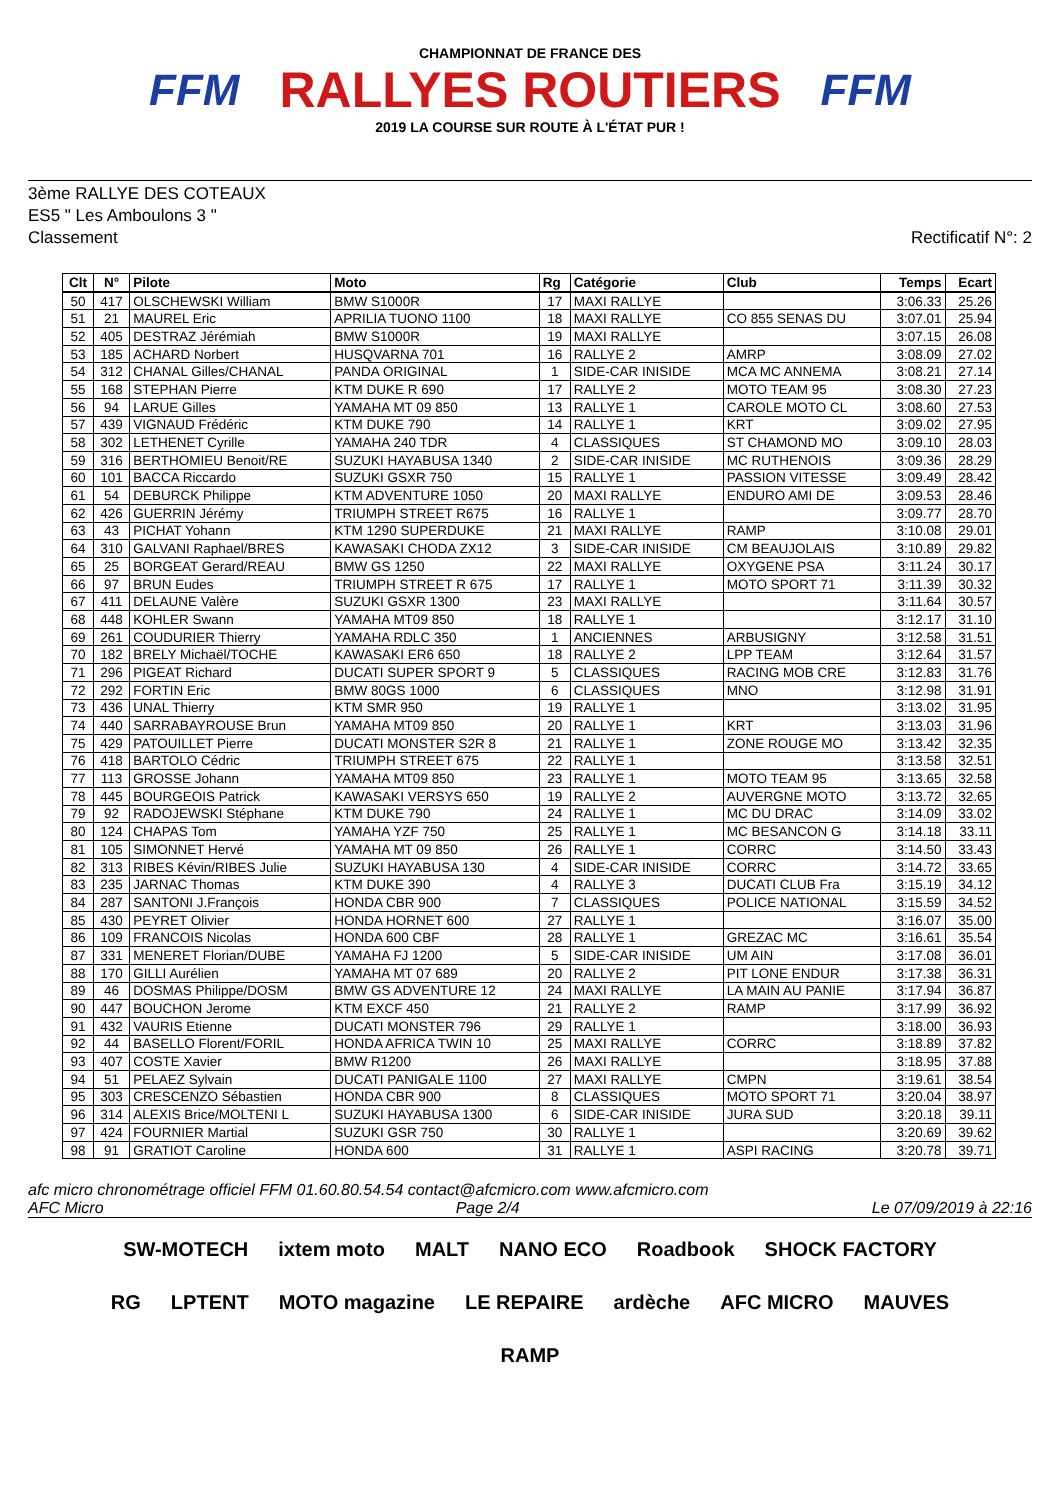FFM
CHAMPIONNAT DE FRANCE DES
RALLYES ROUTIERS
2019 LA COURSE SUR ROUTE À L'ÉTAT PUR !
FFM
3ème RALLYE DES COTEAUX
ES5 " Les Amboulons 3 "
Classement Rectificatif N°: 2
| Clt | N° | Pilote | Moto | Rg | Catégorie | Club | Temps | Ecart |
| --- | --- | --- | --- | --- | --- | --- | --- | --- |
| 50 | 417 | OLSCHEWSKI William | BMW S1000R | 17 | MAXI RALLYE | | 3:06.33 | 25.26 |
| 51 | 21 | MAUREL Eric | APRILIA TUONO 1100 | 18 | MAXI RALLYE | CO 855 SENAS DU | 3:07.01 | 25.94 |
| 52 | 405 | DESTRAZ Jérémiah | BMW S1000R | 19 | MAXI RALLYE | | 3:07.15 | 26.08 |
| 53 | 185 | ACHARD Norbert | HUSQVARNA 701 | 16 | RALLYE 2 | AMRP | 3:08.09 | 27.02 |
| 54 | 312 | CHANAL Gilles/CHANAL | PANDA ORIGINAL | 1 | SIDE-CAR INISIDE | MCA MC ANNEMA | 3:08.21 | 27.14 |
| 55 | 168 | STEPHAN Pierre | KTM DUKE R 690 | 17 | RALLYE 2 | MOTO TEAM 95 | 3:08.30 | 27.23 |
| 56 | 94 | LARUE Gilles | YAMAHA MT 09 850 | 13 | RALLYE 1 | CAROLE MOTO CL | 3:08.60 | 27.53 |
| 57 | 439 | VIGNAUD Frédéric | KTM DUKE 790 | 14 | RALLYE 1 | KRT | 3:09.02 | 27.95 |
| 58 | 302 | LETHENET Cyrille | YAMAHA 240 TDR | 4 | CLASSIQUES | ST CHAMOND MO | 3:09.10 | 28.03 |
| 59 | 316 | BERTHOMIEU Benoit/RE | SUZUKI HAYABUSA 1340 | 2 | SIDE-CAR INISIDE | MC RUTHENOIS | 3:09.36 | 28.29 |
| 60 | 101 | BACCA Riccardo | SUZUKI GSXR 750 | 15 | RALLYE 1 | PASSION VITESSE | 3:09.49 | 28.42 |
| 61 | 54 | DEBURCK Philippe | KTM ADVENTURE 1050 | 20 | MAXI RALLYE | ENDURO AMI DE | 3:09.53 | 28.46 |
| 62 | 426 | GUERRIN Jérémy | TRIUMPH STREET R675 | 16 | RALLYE 1 | | 3:09.77 | 28.70 |
| 63 | 43 | PICHAT Yohann | KTM 1290 SUPERDUKE | 21 | MAXI RALLYE | RAMP | 3:10.08 | 29.01 |
| 64 | 310 | GALVANI Raphael/BRES | KAWASAKI CHODA ZX12 | 3 | SIDE-CAR INISIDE | CM BEAUJOLAIS | 3:10.89 | 29.82 |
| 65 | 25 | BORGEAT Gerard/REAU | BMW GS 1250 | 22 | MAXI RALLYE | OXYGENE PSA | 3:11.24 | 30.17 |
| 66 | 97 | BRUN Eudes | TRIUMPH STREET R 675 | 17 | RALLYE 1 | MOTO SPORT 71 | 3:11.39 | 30.32 |
| 67 | 411 | DELAUNE Valère | SUZUKI GSXR 1300 | 23 | MAXI RALLYE | | 3:11.64 | 30.57 |
| 68 | 448 | KOHLER Swann | YAMAHA MT09 850 | 18 | RALLYE 1 | | 3:12.17 | 31.10 |
| 69 | 261 | COUDURIER Thierry | YAMAHA RDLC 350 | 1 | ANCIENNES | ARBUSIGNY | 3:12.58 | 31.51 |
| 70 | 182 | BRELY Michaël/TOCHE | KAWASAKI ER6 650 | 18 | RALLYE 2 | LPP TEAM | 3:12.64 | 31.57 |
| 71 | 296 | PIGEAT Richard | DUCATI SUPER SPORT 9 | 5 | CLASSIQUES | RACING MOB CRE | 3:12.83 | 31.76 |
| 72 | 292 | FORTIN Eric | BMW 80GS 1000 | 6 | CLASSIQUES | MNO | 3:12.98 | 31.91 |
| 73 | 436 | UNAL Thierry | KTM SMR 950 | 19 | RALLYE 1 | | 3:13.02 | 31.95 |
| 74 | 440 | SARRABAYROUSE Brun | YAMAHA MT09 850 | 20 | RALLYE 1 | KRT | 3:13.03 | 31.96 |
| 75 | 429 | PATOUILLET Pierre | DUCATI MONSTER S2R 8 | 21 | RALLYE 1 | ZONE ROUGE MO | 3:13.42 | 32.35 |
| 76 | 418 | BARTOLO Cédric | TRIUMPH STREET 675 | 22 | RALLYE 1 | | 3:13.58 | 32.51 |
| 77 | 113 | GROSSE Johann | YAMAHA MT09 850 | 23 | RALLYE 1 | MOTO TEAM 95 | 3:13.65 | 32.58 |
| 78 | 445 | BOURGEOIS Patrick | KAWASAKI VERSYS 650 | 19 | RALLYE 2 | AUVERGNE MOTO | 3:13.72 | 32.65 |
| 79 | 92 | RADOJEWSKI Stéphane | KTM DUKE 790 | 24 | RALLYE 1 | MC DU DRAC | 3:14.09 | 33.02 |
| 80 | 124 | CHAPAS Tom | YAMAHA YZF 750 | 25 | RALLYE 1 | MC BESANCON G | 3:14.18 | 33.11 |
| 81 | 105 | SIMONNET Hervé | YAMAHA MT 09 850 | 26 | RALLYE 1 | CORRC | 3:14.50 | 33.43 |
| 82 | 313 | RIBES Kévin/RIBES Julie | SUZUKI HAYABUSA 130 | 4 | SIDE-CAR INISIDE | CORRC | 3:14.72 | 33.65 |
| 83 | 235 | JARNAC Thomas | KTM DUKE 390 | 4 | RALLYE 3 | DUCATI CLUB Fra | 3:15.19 | 34.12 |
| 84 | 287 | SANTONI J.François | HONDA CBR 900 | 7 | CLASSIQUES | POLICE NATIONAL | 3:15.59 | 34.52 |
| 85 | 430 | PEYRET Olivier | HONDA HORNET 600 | 27 | RALLYE 1 | | 3:16.07 | 35.00 |
| 86 | 109 | FRANCOIS Nicolas | HONDA 600 CBF | 28 | RALLYE 1 | GREZAC MC | 3:16.61 | 35.54 |
| 87 | 331 | MENERET Florian/DUBE | YAMAHA FJ 1200 | 5 | SIDE-CAR INISIDE | UM AIN | 3:17.08 | 36.01 |
| 88 | 170 | GILLI Aurélien | YAMAHA MT 07 689 | 20 | RALLYE 2 | PIT LONE ENDUR | 3:17.38 | 36.31 |
| 89 | 46 | DOSMAS Philippe/DOSM | BMW GS ADVENTURE 12 | 24 | MAXI RALLYE | LA MAIN AU PANIE | 3:17.94 | 36.87 |
| 90 | 447 | BOUCHON Jerome | KTM EXCF 450 | 21 | RALLYE 2 | RAMP | 3:17.99 | 36.92 |
| 91 | 432 | VAURIS Etienne | DUCATI MONSTER 796 | 29 | RALLYE 1 | | 3:18.00 | 36.93 |
| 92 | 44 | BASELLO Florent/FORIL | HONDA AFRICA TWIN 10 | 25 | MAXI RALLYE | CORRC | 3:18.89 | 37.82 |
| 93 | 407 | COSTE Xavier | BMW R1200 | 26 | MAXI RALLYE | | 3:18.95 | 37.88 |
| 94 | 51 | PELAEZ Sylvain | DUCATI PANIGALE 1100 | 27 | MAXI RALLYE | CMPN | 3:19.61 | 38.54 |
| 95 | 303 | CRESCENZO Sébastien | HONDA CBR 900 | 8 | CLASSIQUES | MOTO SPORT 71 | 3:20.04 | 38.97 |
| 96 | 314 | ALEXIS Brice/MOLTENI L | SUZUKI HAYABUSA 1300 | 6 | SIDE-CAR INISIDE | JURA SUD | 3:20.18 | 39.11 |
| 97 | 424 | FOURNIER Martial | SUZUKI GSR 750 | 30 | RALLYE 1 | | 3:20.69 | 39.62 |
| 98 | 91 | GRATIOT Caroline | HONDA 600 | 31 | RALLYE 1 | ASPI RACING | 3:20.78 | 39.71 |
afc micro chronométrage officiel FFM 01.60.80.54.54 contact@afcmicro.com www.afcmicro.com
AFC Micro Page 2/4 Le 07/09/2019 à 22:16
SW-MOTECH ixtem moto MALT NANO ECO Roadbook SHOCK FACTORY RG LPTENT MOTO magazine LE REPAIRE ardèche AFC MICRO MAUVES RAMP